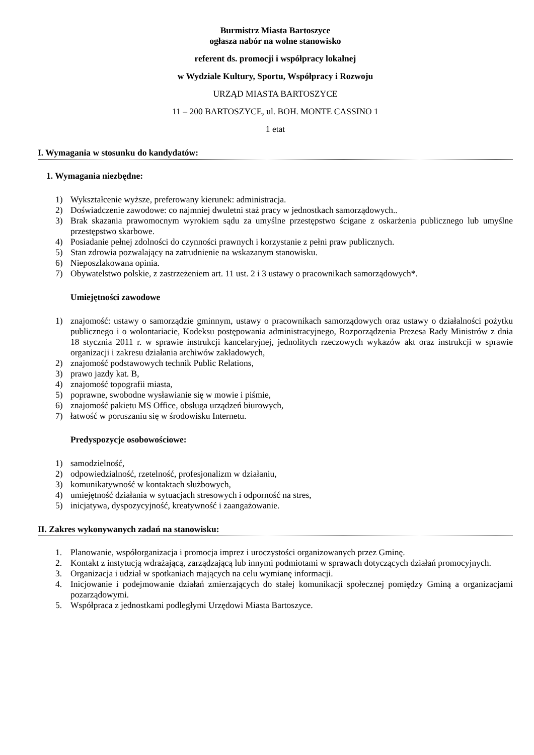Burmistrz Miasta Bartoszyce
ogłasza nabór na wolne stanowisko
referent ds. promocji i współpracy lokalnej
w Wydziale Kultury, Sportu, Współpracy i Rozwoju
URZĄD MIASTA BARTOSZYCE
11 – 200 BARTOSZYCE, ul. BOH. MONTE CASSINO 1
1 etat
I. Wymagania w stosunku do kandydatów:
1. Wymagania niezbędne:
1) Wykształcenie wyższe, preferowany kierunek: administracja.
2) Doświadczenie zawodowe: co najmniej dwuletni staż pracy w jednostkach samorządowych..
3) Brak skazania prawomocnym wyrokiem sądu za umyślne przestępstwo ścigane z oskarżenia publicznego lub umyślne przestępstwo skarbowe.
4) Posiadanie pełnej zdolności do czynności prawnych i korzystanie z pełni praw publicznych.
5) Stan zdrowia pozwalający na zatrudnienie na wskazanym stanowisku.
6) Nieposzlakowana opinia.
7) Obywatelstwo polskie, z zastrzeżeniem art. 11 ust. 2 i 3 ustawy o pracownikach samorządowych*.
Umiejętności zawodowe
1) znajomość: ustawy o samorządzie gminnym, ustawy o pracownikach samorządowych oraz ustawy o działalności pożytku publicznego i o wolontariacie, Kodeksu postępowania administracyjnego, Rozporządzenia Prezesa Rady Ministrów z dnia 18 stycznia 2011 r. w sprawie instrukcji kancelaryjnej, jednolitych rzeczowych wykazów akt oraz instrukcji w sprawie organizacji i zakresu działania archiwów zakładowych,
2) znajomość podstawowych technik Public Relations,
3) prawo jazdy kat. B,
4) znajomość topografii miasta,
5) poprawne, swobodne wysławianie się w mowie i piśmie,
6) znajomość pakietu MS Office, obsługa urządzeń biurowych,
7) łatwość w poruszaniu się w środowisku Internetu.
Predyspozycje osobowościowe:
1) samodzielność,
2) odpowiedzialność, rzetelność, profesjonalizm w działaniu,
3) komunikatywność w kontaktach służbowych,
4) umiejętność działania w sytuacjach stresowych i odporność na stres,
5) inicjatywa, dyspozycyjność, kreatywność i zaangażowanie.
II. Zakres wykonywanych zadań na stanowisku:
1. Planowanie, współorganizacja i promocja imprez i uroczystości organizowanych przez Gminę.
2. Kontakt z instytucją wdrażającą, zarządzającą lub innymi podmiotami w sprawach dotyczących działań promocyjnych.
3. Organizacja i udział w spotkaniach mających na celu wymianę informacji.
4. Inicjowanie i podejmowanie działań zmierzających do stałej komunikacji społecznej pomiędzy Gminą a organizacjami pozarządowymi.
5. Współpraca z jednostkami podległymi Urzędowi Miasta Bartoszyce.